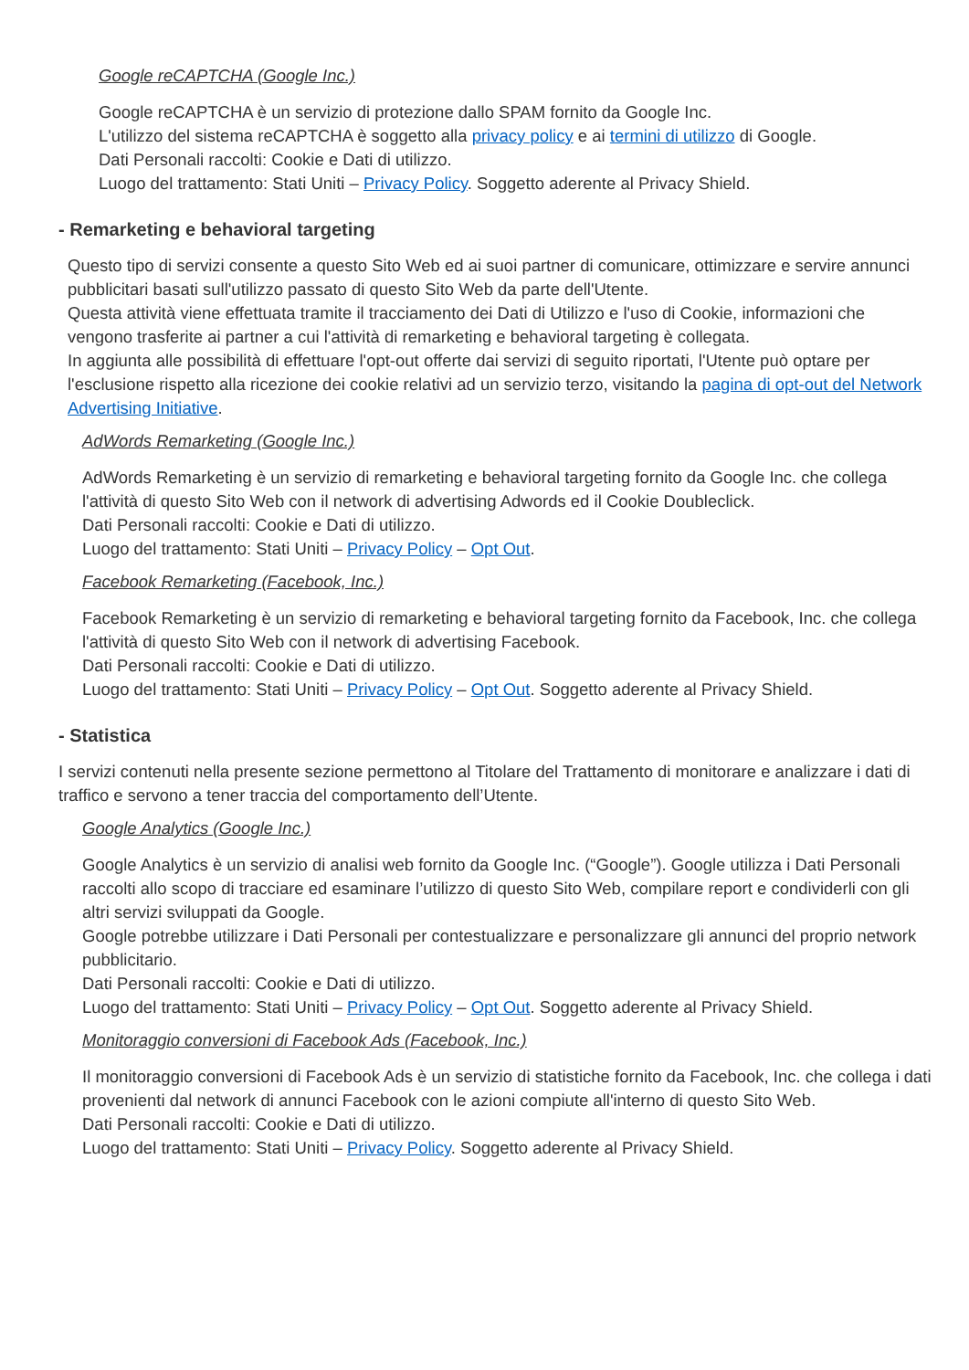Google reCAPTCHA (Google Inc.)
Google reCAPTCHA è un servizio di protezione dallo SPAM fornito da Google Inc.
L'utilizzo del sistema reCAPTCHA è soggetto alla privacy policy e ai termini di utilizzo di Google.
Dati Personali raccolti: Cookie e Dati di utilizzo.
Luogo del trattamento: Stati Uniti – Privacy Policy. Soggetto aderente al Privacy Shield.
- Remarketing e behavioral targeting
Questo tipo di servizi consente a questo Sito Web ed ai suoi partner di comunicare, ottimizzare e servire annunci pubblicitari basati sull'utilizzo passato di questo Sito Web da parte dell'Utente.
Questa attività viene effettuata tramite il tracciamento dei Dati di Utilizzo e l'uso di Cookie, informazioni che vengono trasferite ai partner a cui l'attività di remarketing e behavioral targeting è collegata.
In aggiunta alle possibilità di effettuare l'opt-out offerte dai servizi di seguito riportati, l'Utente può optare per l'esclusione rispetto alla ricezione dei cookie relativi ad un servizio terzo, visitando la pagina di opt-out del Network Advertising Initiative.
AdWords Remarketing (Google Inc.)
AdWords Remarketing è un servizio di remarketing e behavioral targeting fornito da Google Inc. che collega l'attività di questo Sito Web con il network di advertising Adwords ed il Cookie Doubleclick.
Dati Personali raccolti: Cookie e Dati di utilizzo.
Luogo del trattamento: Stati Uniti – Privacy Policy – Opt Out.
Facebook Remarketing (Facebook, Inc.)
Facebook Remarketing è un servizio di remarketing e behavioral targeting fornito da Facebook, Inc. che collega l'attività di questo Sito Web con il network di advertising Facebook.
Dati Personali raccolti: Cookie e Dati di utilizzo.
Luogo del trattamento: Stati Uniti – Privacy Policy – Opt Out. Soggetto aderente al Privacy Shield.
- Statistica
I servizi contenuti nella presente sezione permettono al Titolare del Trattamento di monitorare e analizzare i dati di traffico e servono a tener traccia del comportamento dell’Utente.
Google Analytics (Google Inc.)
Google Analytics è un servizio di analisi web fornito da Google Inc. (“Google”). Google utilizza i Dati Personali raccolti allo scopo di tracciare ed esaminare l’utilizzo di questo Sito Web, compilare report e condividerli con gli altri servizi sviluppati da Google.
Google potrebbe utilizzare i Dati Personali per contestualizzare e personalizzare gli annunci del proprio network pubblicitario.
Dati Personali raccolti: Cookie e Dati di utilizzo.
Luogo del trattamento: Stati Uniti – Privacy Policy – Opt Out. Soggetto aderente al Privacy Shield.
Monitoraggio conversioni di Facebook Ads (Facebook, Inc.)
Il monitoraggio conversioni di Facebook Ads è un servizio di statistiche fornito da Facebook, Inc. che collega i dati provenienti dal network di annunci Facebook con le azioni compiute all'interno di questo Sito Web.
Dati Personali raccolti: Cookie e Dati di utilizzo.
Luogo del trattamento: Stati Uniti – Privacy Policy. Soggetto aderente al Privacy Shield.